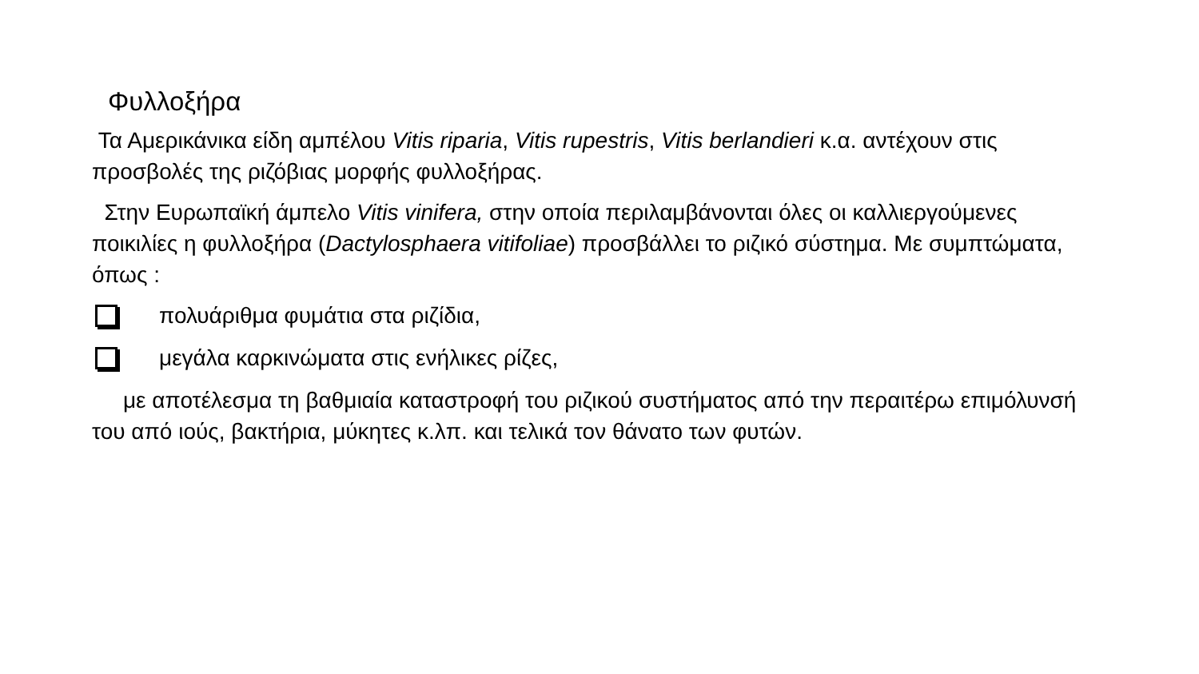Φυλλοξήρα
Τα Αμερικάνικα είδη αμπέλου Vitis riparia, Vitis rupestris, Vitis berlandieri κ.α. αντέχουν στις προσβολές της ριζόβιας μορφής φυλλοξήρας.
Στην Ευρωπαϊκή άμπελο Vitis vinifera, στην οποία περιλαμβάνονται όλες οι καλλιεργούμενες ποικιλίες η φυλλοξήρα (Dactylosphaera vitifoliae) προσβάλλει το ριζικό σύστημα. Με συμπτώματα, όπως :
πολυάριθμα φυμάτια στα ριζίδια,
μεγάλα καρκινώματα στις ενήλικες ρίζες,
με αποτέλεσμα τη βαθμιαία καταστροφή του ριζικού συστήματος από την περαιτέρω επιμόλυνσή του από ιούς, βακτήρια, μύκητες κ.λπ. και τελικά τον θάνατο των φυτών.